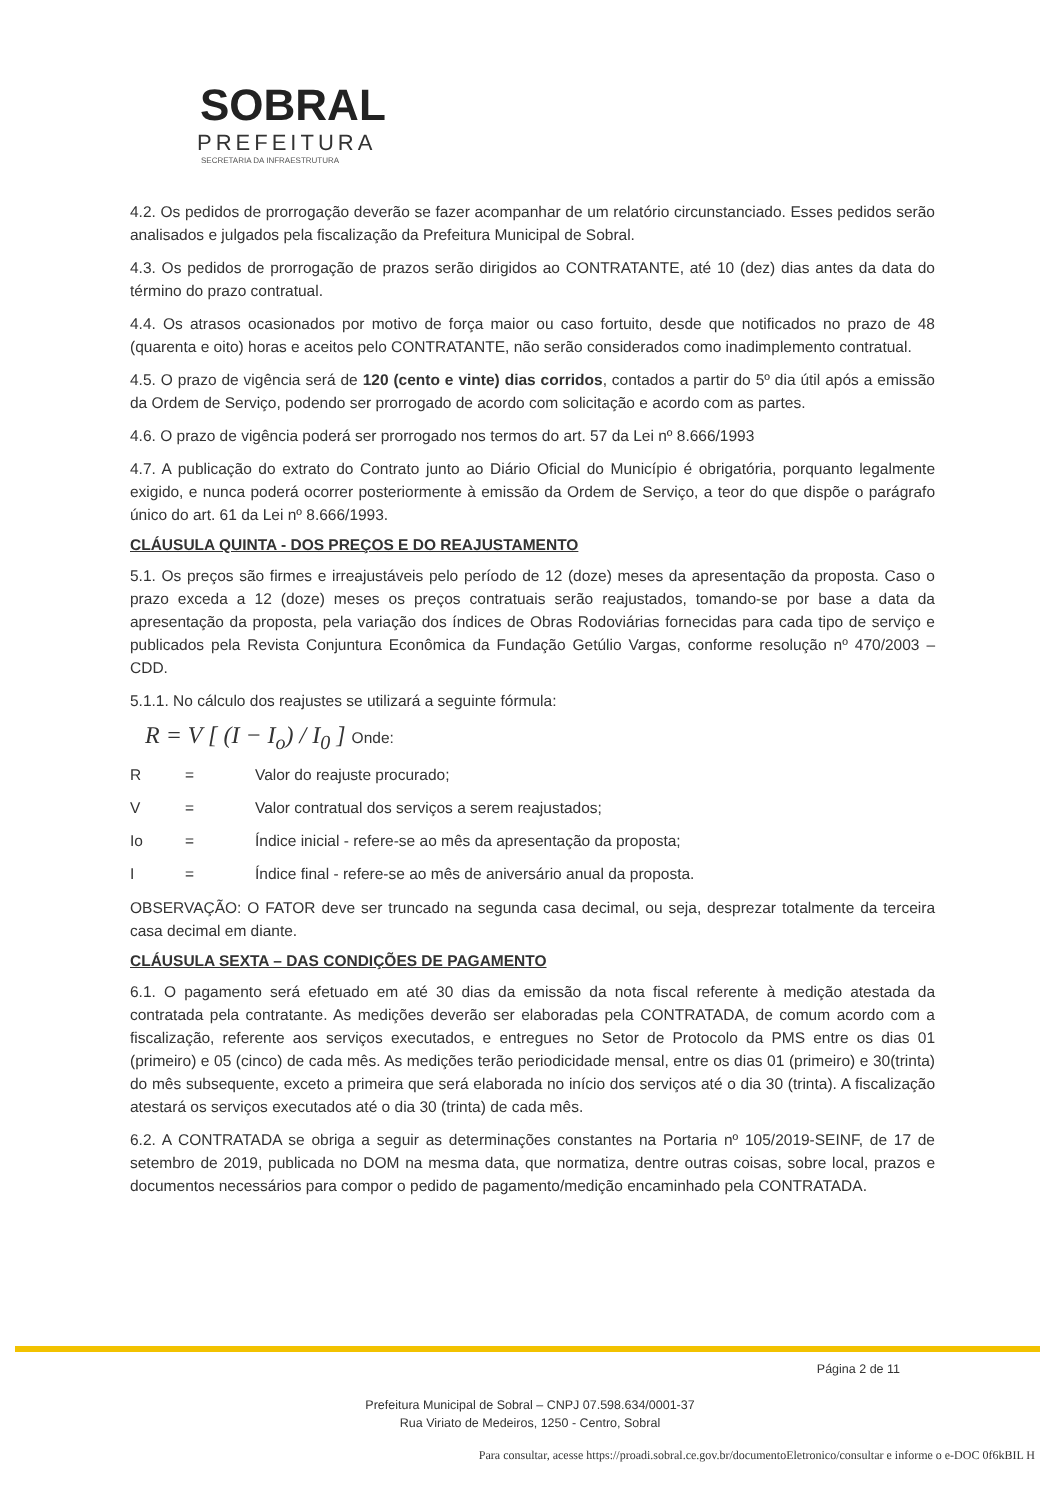SOBRAL
PREFEITURA
SECRETARIA DA INFRAESTRUTURA
4.2. Os pedidos de prorrogação deverão se fazer acompanhar de um relatório circunstanciado. Esses pedidos serão analisados e julgados pela fiscalização da Prefeitura Municipal de Sobral.
4.3. Os pedidos de prorrogação de prazos serão dirigidos ao CONTRATANTE, até 10 (dez) dias antes da data do término do prazo contratual.
4.4. Os atrasos ocasionados por motivo de força maior ou caso fortuito, desde que notificados no prazo de 48 (quarenta e oito) horas e aceitos pelo CONTRATANTE, não serão considerados como inadimplemento contratual.
4.5. O prazo de vigência será de 120 (cento e vinte) dias corridos, contados a partir do 5º dia útil após a emissão da Ordem de Serviço, podendo ser prorrogado de acordo com solicitação e acordo com as partes.
4.6. O prazo de vigência poderá ser prorrogado nos termos do art. 57 da Lei nº 8.666/1993
4.7. A publicação do extrato do Contrato junto ao Diário Oficial do Município é obrigatória, porquanto legalmente exigido, e nunca poderá ocorrer posteriormente à emissão da Ordem de Serviço, a teor do que dispõe o parágrafo único do art. 61 da Lei nº 8.666/1993.
CLÁUSULA QUINTA - DOS PREÇOS E DO REAJUSTAMENTO
5.1. Os preços são firmes e irreajustáveis pelo período de 12 (doze) meses da apresentação da proposta. Caso o prazo exceda a 12 (doze) meses os preços contratuais serão reajustados, tomando-se por base a data da apresentação da proposta, pela variação dos índices de Obras Rodoviárias fornecidas para cada tipo de serviço e publicados pela Revista Conjuntura Econômica da Fundação Getúlio Vargas, conforme resolução nº 470/2003 – CDD.
5.1.1. No cálculo dos reajustes se utilizará a seguinte fórmula:
R = V [ (I − I<sub>o</sub>) / I<sub>0</sub> ] Onde:
R = Valor do reajuste procurado;
V = Valor contratual dos serviços a serem reajustados;
Io = Índice inicial - refere-se ao mês da apresentação da proposta;
I = Índice final - refere-se ao mês de aniversário anual da proposta.
OBSERVAÇÃO: O FATOR deve ser truncado na segunda casa decimal, ou seja, desprezar totalmente da terceira casa decimal em diante.
CLÁUSULA SEXTA – DAS CONDIÇÕES DE PAGAMENTO
6.1. O pagamento será efetuado em até 30 dias da emissão da nota fiscal referente à medição atestada da contratada pela contratante. As medições deverão ser elaboradas pela CONTRATADA, de comum acordo com a fiscalização, referente aos serviços executados, e entregues no Setor de Protocolo da PMS entre os dias 01 (primeiro) e 05 (cinco) de cada mês. As medições terão periodicidade mensal, entre os dias 01 (primeiro) e 30(trinta) do mês subsequente, exceto a primeira que será elaborada no início dos serviços até o dia 30 (trinta). A fiscalização atestará os serviços executados até o dia 30 (trinta) de cada mês.
6.2. A CONTRATADA se obriga a seguir as determinações constantes na Portaria nº 105/2019-SEINF, de 17 de setembro de 2019, publicada no DOM na mesma data, que normatiza, dentre outras coisas, sobre local, prazos e documentos necessários para compor o pedido de pagamento/medição encaminhado pela CONTRATADA.
Página 2 de 11
Prefeitura Municipal de Sobral – CNPJ 07.598.634/0001-37
Rua Viriato de Medeiros, 1250 - Centro, Sobral
Para consultar, acesse https://proadi.sobral.ce.gov.br/documentoEletronico/consultar e informe o e-DOC 0f6kBIL H